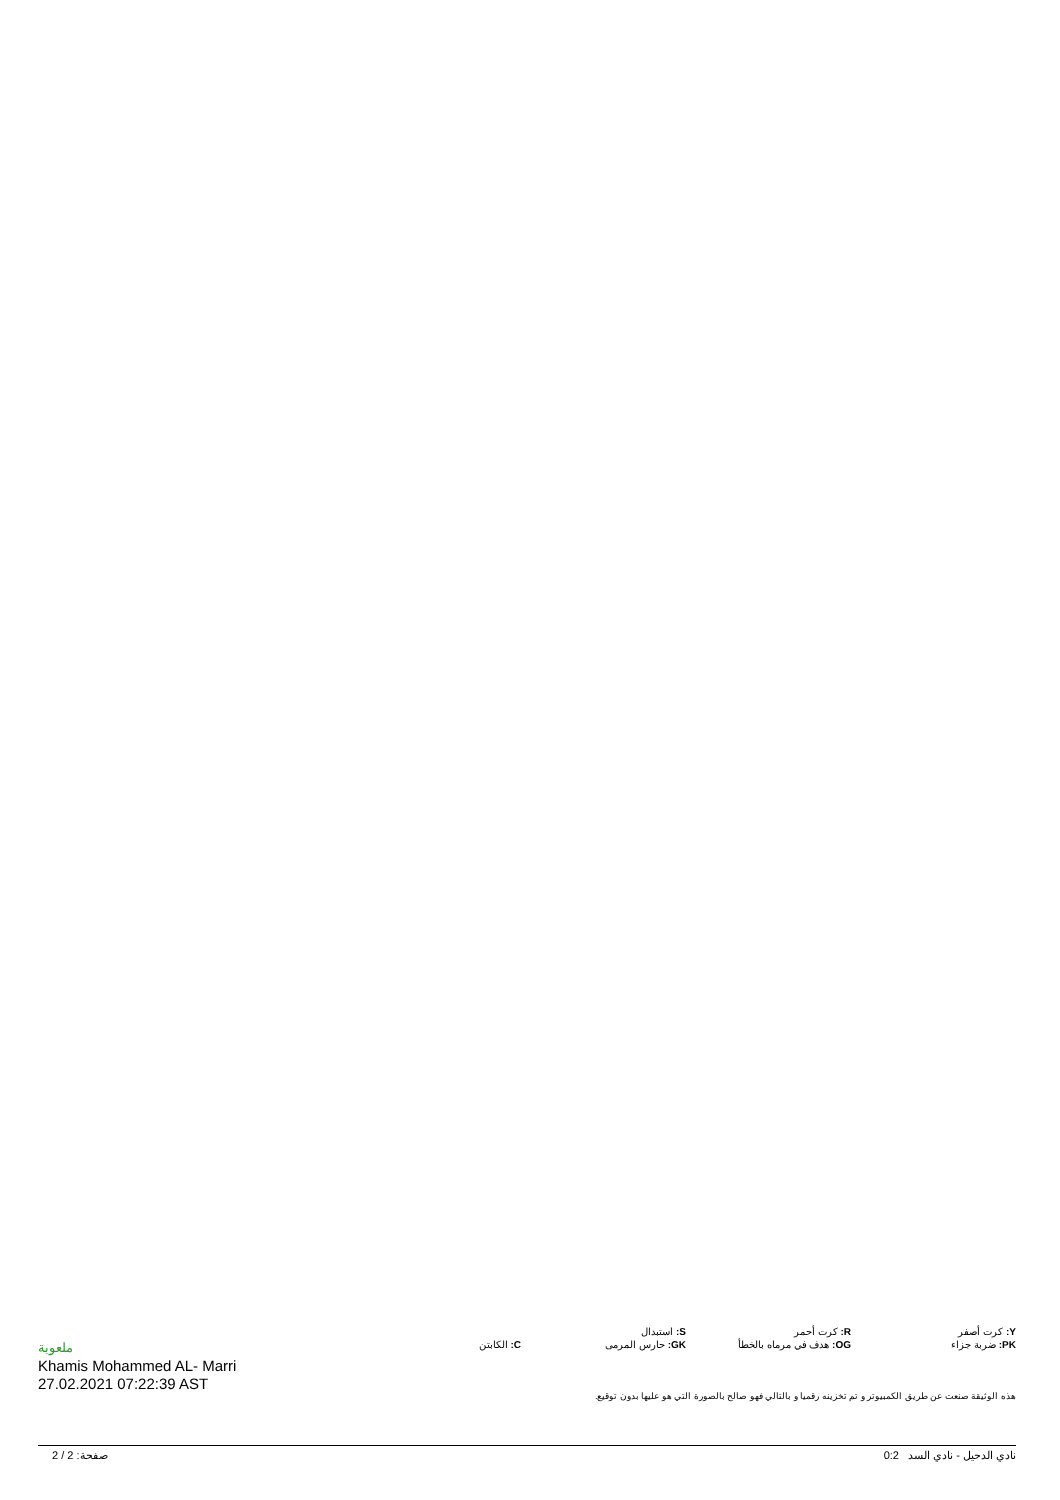| Y: كرت أصفر | R: كرت أحمر | S: استبدال | |
| PK: ضربة جزاء | OG: هدف في مرماه بالخطأ | GK: حارس المرمى | C: الكابتن |
هذه الوثيقة صنعت عن طريق الكمبيوتر و تم تخزينه رقميا و بالتالي فهو صالح بالصورة التي هو عليها بدون توقيع.
ملعوبة
Khamis Mohammed AL- Marri
27.02.2021 07:22:39 AST
صفحة: 2 / 2 0:2 نادي الدحيل - نادي السد